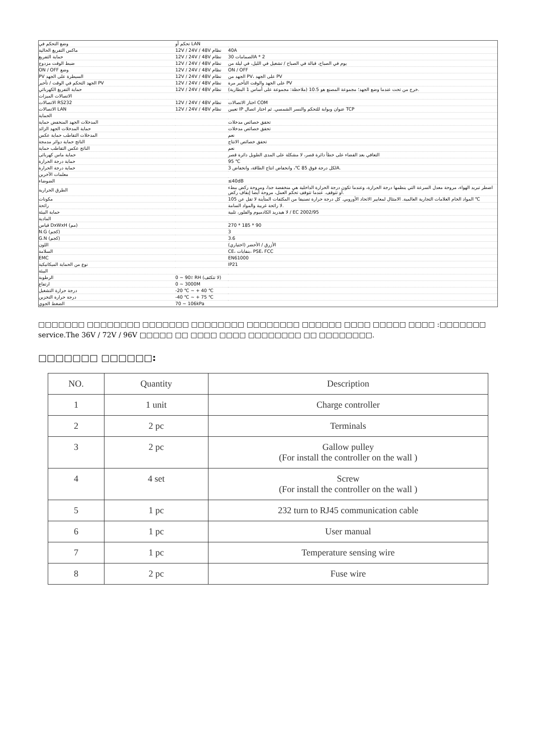| وضع التحكم في | تحكم أو LAN | |
| ماكس التفريغ الحالية | 12V / 24V / 48V نظام | 40A |
| حماية التفريغ | 12V / 24V / 48V نظام | الصمامات 30A * 2 |
| ضبط الوقت مزدوج | 12V / 24V / 48V نظام | يوم في الصباح، قبالة في الصباح / تشغيل في الليل، في ليلة من |
| ON / OFF وضع | 12V / 24V / 48V نظام | ON / OFF |
| PV السيطرة على الجهد | 12V / 24V / 48V نظام | الجهد من PV، على الجهد PV |
| الجهد التحكم في الوقت / تأخير PV | 12V / 24V / 48V نظام | على الجهد والوقت التأخير مرة PV |
| حماية التفريغ الكهربائي | 12V / 24V / 48V نظام | (خرج من تحت عندما وضع الجهد؛ مجموعة المصنع هو 10.5 (ملاحظة: مجموعة على أساس 1 البطارية. |
| الاتصالات الميزات | | |
| الاتصالات RS232 | 12V / 24V / 48V نظام | اختار الاتصالات COM |
| الاتصالات LAN | 12V / 24V / 48V نظام | تعيين IP عنوان وبوابة للتحكم والنسر الشمسي. ثم اختار اتصال TCP |
| الحماية | | |
| المدخلات الجهد المنخفض حماية | | تحقق خصائص مدخلات |
| حماية المدخلات الجهد الزائد | | تحقق خصائص مدخلات |
| المدخلات التقاطب حماية عكس | | نعم |
| الناتج حماية دوائر مدمجة | | تحقق خصائص الانتاج |
| الناتج عكس التقاطب حماية | | نعم |
| حماية ماس كهربائى | | التعافي بعد القضاء على خطأ دائرة قصر، لا مشكلة على المدى الطويل دائرة قصر |
| حماية درجة الحرارة | | 95 ℃ |
| حماية درجة الحرارة | | لكل درجة فوق 85 ℃، وانخفاض انتاج الطاقة، وانخفاض 3A. |
| معلمات الآخرين | | |
| الضوضاء | | ≤40dB |
| الطرق الحرارية | | اضطر تبريد الهواء، مروحة معدل السرعة التي ينظمها درجة الحرارة، وعندما تكون درجة الحرارة الداخلية هي منخفضة جدا، ومروحة ركض ببطء أو تتوقف. عندما تتوقف تحكم العمل، مروحة أيضا إيقاف ركض. |
| مكونات | | المواد الخام العلامات التجارية العالمية. الامتثال لمعايير الاتحاد الأوروبي. كل درجة حرارة تصنيفا من المكثفات المتأينة لا تقل عن 105 ℃ |
| رائحة | | لا رائحة غريبة والمواد السامة. |
| حماية البيئة | | لا هيدريد الكادميوم والفلور، تلبية / EC 2002/95 |
| المادية | | |
| قياس DxWxH (مم) | | 270 * 185 * 90 |
| N.G (كجم) | | 3 |
| G.N (كجم) | | 3.6 |
| اللون | | (الأزرق / الأخضر (اختياري |
| السلامة | | CE، بنفايات، PSE، FCC |
| EMC | | EN61000 |
| نوع من الحماية الميكانيكية | | IP21 |
| البيئة | | |
| الرطوبة | 0 ~ 90٪ RH (لا تتكثف) | |
| ارتفاع | 0 ~ 3000M | |
| درجة حرارة التشغيل | -20 ℃ ~ + 40 ℃ | |
| درجة حرارة التخزين | -40 ℃ ~ + 75 ℃ | |
| الضغط الجوي | 70 ~ 106kPa | |
□□□□□□□ □□□□□□□□ □□□□□□□ □□□□□□□□ □□□□□□□□ □□□□□□ □□□□ □□□□□ □□□□ :□□□□□□□ service.The 36V / 72V / 96V □□□□□ □□ □□□□ □□□□ □□□□□□□□ □□ □□□□□□□□.
□□□□□□□ □□□□□□:
| NO. | Quantity | Description |
| --- | --- | --- |
| 1 | 1 unit | Charge controller |
| 2 | 2 pc | Terminals |
| 3 | 2 pc | Gallow pulley (For install the controller on the wall ) |
| 4 | 4 set | Screw (For install the controller on the wall ) |
| 5 | 1 pc | 232 turn to RJ45 communication cable |
| 6 | 1 pc | User manual |
| 7 | 1 pc | Temperature sensing wire |
| 8 | 2 pc | Fuse wire |